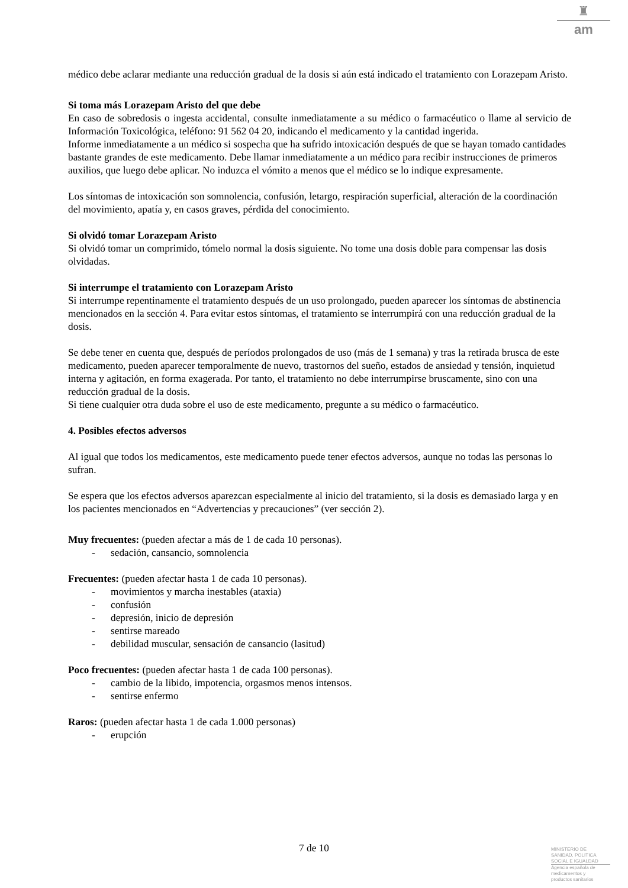♜
am
médico debe aclarar mediante una reducción gradual de la dosis si aún está indicado el tratamiento con Lorazepam Aristo.
Si toma más Lorazepam Aristo del que debe
En caso de sobredosis o ingesta accidental, consulte inmediatamente a su médico o farmacéutico o llame al servicio de Información Toxicológica, teléfono: 91 562 04 20, indicando el medicamento y la cantidad ingerida.
Informe inmediatamente a un médico si sospecha que ha sufrido intoxicación después de que se hayan tomado cantidades bastante grandes de este medicamento. Debe llamar inmediatamente a un médico para recibir instrucciones de primeros auxilios, que luego debe aplicar. No induzca el vómito a menos que el médico se lo indique expresamente.
Los síntomas de intoxicación son somnolencia, confusión, letargo, respiración superficial, alteración de la coordinación del movimiento, apatía y, en casos graves, pérdida del conocimiento.
Si olvidó tomar Lorazepam Aristo
Si olvidó tomar un comprimido, tómelo normal la dosis siguiente. No tome una dosis doble para compensar las dosis olvidadas.
Si interrumpe el tratamiento con Lorazepam Aristo
Si interrumpe repentinamente el tratamiento después de un uso prolongado, pueden aparecer los síntomas de abstinencia mencionados en la sección 4. Para evitar estos síntomas, el tratamiento se interrumpirá con una reducción gradual de la dosis.
Se debe tener en cuenta que, después de períodos prolongados de uso (más de 1 semana) y tras la retirada brusca de este medicamento, pueden aparecer temporalmente de nuevo, trastornos del sueño, estados de ansiedad y tensión, inquietud interna y agitación, en forma exagerada. Por tanto, el tratamiento no debe interrumpirse bruscamente, sino con una reducción gradual de la dosis.
Si tiene cualquier otra duda sobre el uso de este medicamento, pregunte a su médico o farmacéutico.
4. Posibles efectos adversos
Al igual que todos los medicamentos, este medicamento puede tener efectos adversos, aunque no todas las personas lo sufran.
Se espera que los efectos adversos aparezcan especialmente al inicio del tratamiento, si la dosis es demasiado larga y en los pacientes mencionados en “Advertencias y precauciones” (ver sección 2).
Muy frecuentes: (pueden afectar a más de 1 de cada 10 personas).
- sedación, cansancio, somnolencia
Frecuentes: (pueden afectar hasta 1 de cada 10 personas).
- movimientos y marcha inestables (ataxia)
- confusión
- depresión, inicio de depresión
- sentirse mareado
- debilidad muscular, sensación de cansancio (lasitud)
Poco frecuentes: (pueden afectar hasta 1 de cada 100 personas).
- cambio de la libido, impotencia, orgasmos menos intensos.
- sentirse enfermo
Raros: (pueden afectar hasta 1 de cada 1.000 personas)
- erupción
7 de 10
MINISTERIO DE
SANIDAD, POLITICA
SOCIAL E IGUALDAD
Agencia española de
medicamentos y
productos sanitarios